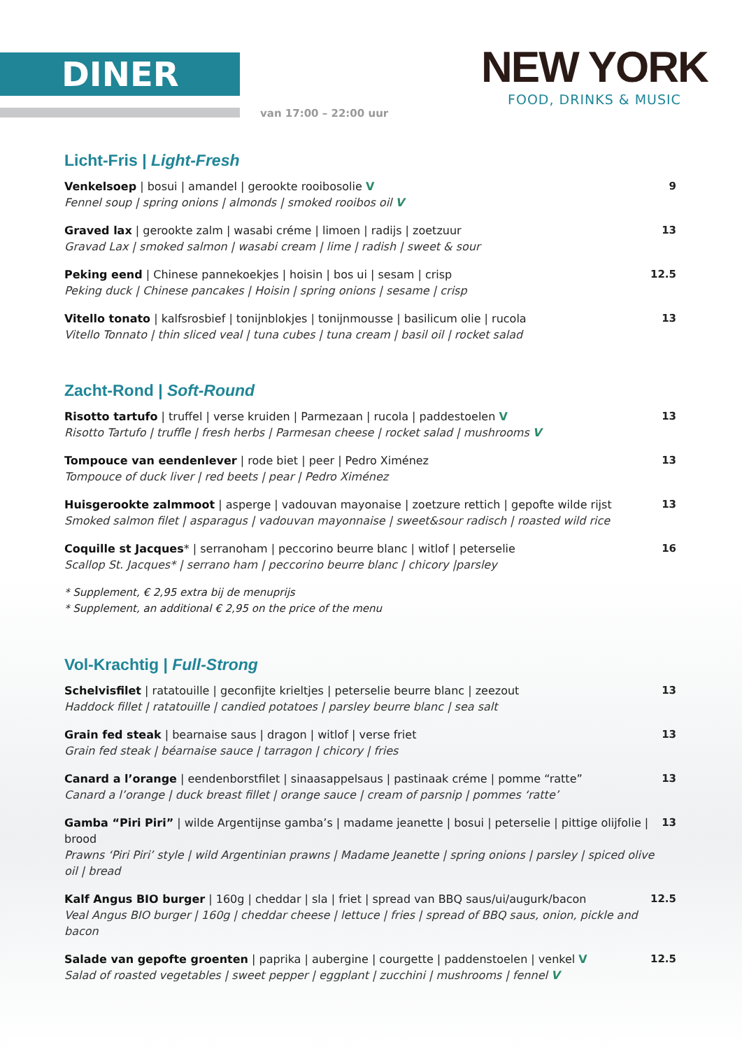DINER
van 17:00 – 22:00 uur
NEW YORK
FOOD, DRINKS & MUSIC
Licht-Fris | Light-Fresh
Venkelsoep | bosui | amandel | gerookte rooibosolie V
Fennel soup | spring onions | almonds | smoked rooibos oil V
9
Graved lax | gerookte zalm | wasabi créme | limoen | radijs | zoetzuur
Gravad Lax | smoked salmon | wasabi cream | lime | radish | sweet & sour
13
Peking eend | Chinese pannekoekjes | hoisin | bos ui | sesam | crisp
Peking duck | Chinese pancakes | Hoisin | spring onions | sesame | crisp
12.5
Vitello tonato | kalfsrosbief | tonijnblokjes | tonijnmousse | basilicum olie | rucola
Vitello Tonnato | thin sliced veal | tuna cubes | tuna cream | basil oil | rocket salad
13
Zacht-Rond | Soft-Round
Risotto tartufo | truffel | verse kruiden | Parmezaan | rucola | paddestoelen V
Risotto Tartufo | truffle | fresh herbs | Parmesan cheese | rocket salad | mushrooms V
13
Tompouce van eendenlever | rode biet | peer | Pedro Ximénez
Tompouce of duck liver | red beets | pear | Pedro Ximénez
13
Huisgerookte zalmmoot | asperge | vadouvan mayonaise | zoetzure rettich | gepofte wilde rijst
Smoked salmon filet | asparagus | vadouvan mayonnaise | sweet&sour radisch | roasted wild rice
13
Coquille st Jacques* | serranoham | peccorino beurre blanc | witlof | peterselie
Scallop St. Jacques* | serrano ham | peccorino beurre blanc | chicory |parsley
16
* Supplement, € 2,95 extra bij de menuprijs
* Supplement, an additional € 2,95 on the price of the menu
Vol-Krachtig | Full-Strong
Schelvisfilet | ratatouille | geconfijte krieltjes | peterselie beurre blanc | zeezout
Haddock fillet | ratatouille | candied potatoes | parsley beurre blanc | sea salt
13
Grain fed steak | bearnaise saus | dragon | witlof | verse friet
Grain fed steak | béarnaise sauce | tarragon | chicory | fries
13
Canard a l’orange | eendenborstfilet | sinaasappelsaus | pastinaak créme | pomme “ratte”
Canard a l’orange | duck breast fillet | orange sauce | cream of parsnip | pommes ‘ratte’
13
Gamba “Piri Piri” | wilde Argentijnse gamba’s | madame jeanette | bosui | peterselie | pittige olijfolie | brood
Prawns ‘Piri Piri’ style | wild Argentinian prawns | Madame Jeanette | spring onions | parsley | spiced olive oil | bread
13
Kalf Angus BIO burger | 160g | cheddar | sla | friet | spread van BBQ saus/ui/augurk/bacon
Veal Angus BIO burger | 160g | cheddar cheese | lettuce | fries | spread of BBQ saus, onion, pickle and bacon
12.5
Salade van gepofte groenten | paprika | aubergine | courgette | paddenstoelen | venkel V
Salad of roasted vegetables | sweet pepper | eggplant | zucchini | mushrooms | fennel V
12.5